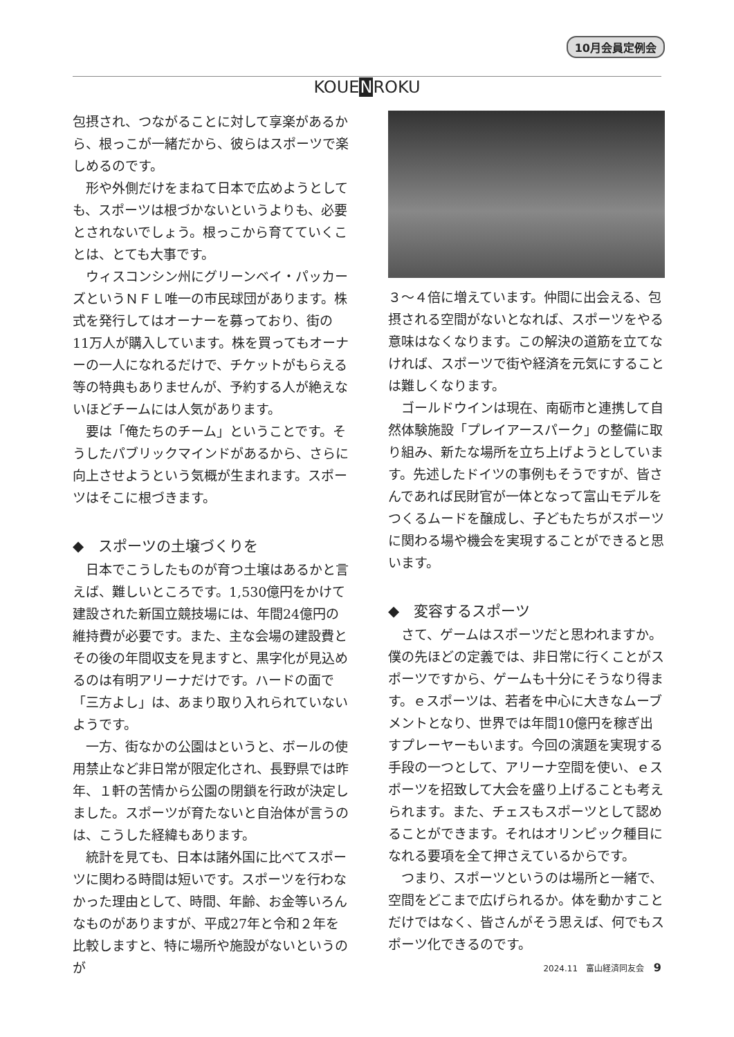10月会員定例会
KOUENROKU
包摂され、つながることに対して享楽があるから、根っこが一緒だから、彼らはスポーツで楽しめるのです。
形や外側だけをまねて日本で広めようとしても、スポーツは根づかないというよりも、必要とされないでしょう。根っこから育てていくことは、とても大事です。
ウィスコンシン州にグリーンベイ・パッカーズというＮＦＬ唯一の市民球団があります。株式を発行してはオーナーを募っており、街の11万人が購入しています。株を買ってもオーナーの一人になれるだけで、チケットがもらえる等の特典もありませんが、予約する人が絶えないほどチームには人気があります。
要は「俺たちのチーム」ということです。そうしたパブリックマインドがあるから、さらに向上させようという気概が生まれます。スポーツはそこに根づきます。
◆　スポーツの土壌づくりを
日本でこうしたものが育つ土壌はあるかと言えば、難しいところです。1,530億円をかけて建設された新国立競技場には、年間24億円の維持費が必要です。また、主な会場の建設費とその後の年間収支を見ますと、黒字化が見込めるのは有明アリーナだけです。ハードの面で「三方よし」は、あまり取り入れられていないようです。
一方、街なかの公園はというと、ボールの使用禁止など非日常が限定化され、長野県では昨年、１軒の苦情から公園の閉鎖を行政が決定しました。スポーツが育たないと自治体が言うのは、こうした経緯もあります。
統計を見ても、日本は諸外国に比べてスポーツに関わる時間は短いです。スポーツを行わなかった理由として、時間、年齢、お金等いろんなものがありますが、平成27年と令和２年を比較しますと、特に場所や施設がないというのが
３～４倍に増えています。仲間に出会える、包摂される空間がないとなれば、スポーツをやる意味はなくなります。この解決の道筋を立てなければ、スポーツで街や経済を元気にすることは難しくなります。
ゴールドウインは現在、南砺市と連携して自然体験施設「プレイアースパーク」の整備に取り組み、新たな場所を立ち上げようとしています。先述したドイツの事例もそうですが、皆さんであれば民財官が一体となって富山モデルをつくるムードを醸成し、子どもたちがスポーツに関わる場や機会を実現することができると思います。
◆　変容するスポーツ
さて、ゲームはスポーツだと思われますか。僕の先ほどの定義では、非日常に行くことがスポーツですから、ゲームも十分にそうなり得ます。ｅスポーツは、若者を中心に大きなムーブメントとなり、世界では年間10億円を稼ぎ出すプレーヤーもいます。今回の演題を実現する手段の一つとして、アリーナ空間を使い、ｅスポーツを招致して大会を盛り上げることも考えられます。また、チェスもスポーツとして認めることができます。それはオリンピック種目になれる要項を全て押さえているからです。
つまり、スポーツというのは場所と一緒で、空間をどこまで広げられるか。体を動かすことだけではなく、皆さんがそう思えば、何でもスポーツ化できるのです。
2024.11　富山経済同友会 9